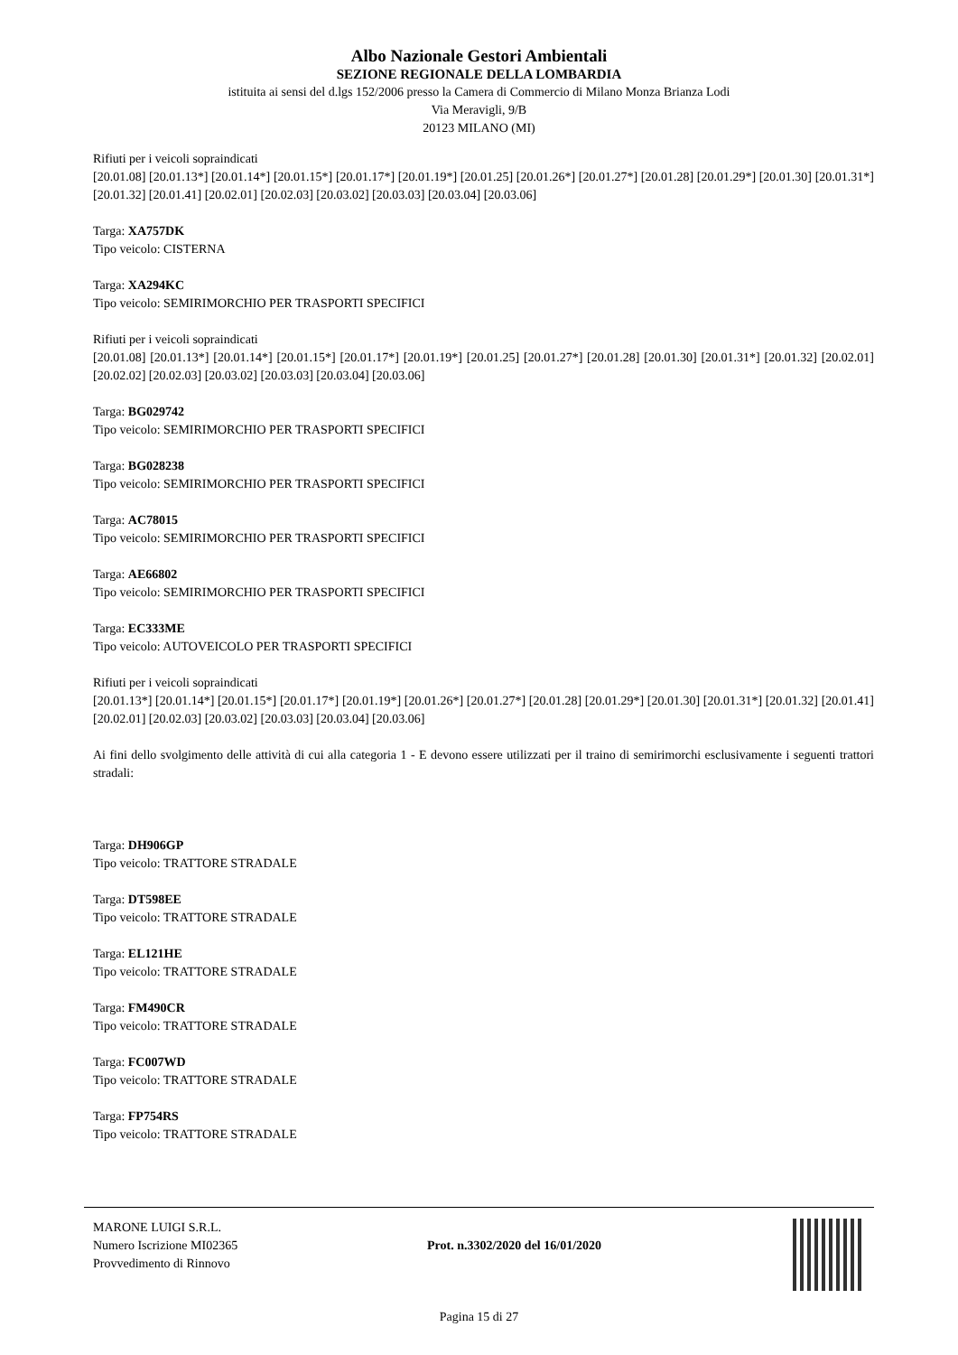Albo Nazionale Gestori Ambientali
SEZIONE REGIONALE DELLA LOMBARDIA
istituita ai sensi del d.lgs 152/2006 presso la Camera di Commercio di Milano Monza Brianza Lodi
Via Meravigli, 9/B
20123 MILANO (MI)
Rifiuti per i veicoli sopraindicati
[20.01.08] [20.01.13*] [20.01.14*] [20.01.15*] [20.01.17*] [20.01.19*] [20.01.25] [20.01.26*] [20.01.27*] [20.01.28] [20.01.29*] [20.01.30] [20.01.31*] [20.01.32] [20.01.41] [20.02.01] [20.02.03] [20.03.02] [20.03.03] [20.03.04] [20.03.06]
Targa: XA757DK
Tipo veicolo: CISTERNA
Targa: XA294KC
Tipo veicolo: SEMIRIMORCHIO PER TRASPORTI SPECIFICI
Rifiuti per i veicoli sopraindicati
[20.01.08] [20.01.13*] [20.01.14*] [20.01.15*] [20.01.17*] [20.01.19*] [20.01.25] [20.01.27*] [20.01.28] [20.01.30] [20.01.31*] [20.01.32] [20.02.01] [20.02.02] [20.02.03] [20.03.02] [20.03.03] [20.03.04] [20.03.06]
Targa: BG029742
Tipo veicolo: SEMIRIMORCHIO PER TRASPORTI SPECIFICI
Targa: BG028238
Tipo veicolo: SEMIRIMORCHIO PER TRASPORTI SPECIFICI
Targa: AC78015
Tipo veicolo: SEMIRIMORCHIO PER TRASPORTI SPECIFICI
Targa: AE66802
Tipo veicolo: SEMIRIMORCHIO PER TRASPORTI SPECIFICI
Targa: EC333ME
Tipo veicolo: AUTOVEICOLO PER TRASPORTI SPECIFICI
Rifiuti per i veicoli sopraindicati
[20.01.13*] [20.01.14*] [20.01.15*] [20.01.17*] [20.01.19*] [20.01.26*] [20.01.27*] [20.01.28] [20.01.29*] [20.01.30] [20.01.31*] [20.01.32] [20.01.41] [20.02.01] [20.02.03] [20.03.02] [20.03.03] [20.03.04] [20.03.06]
Ai fini dello svolgimento delle attività di cui alla categoria 1 - E devono essere utilizzati per il traino di semirimorchi esclusivamente i seguenti trattori stradali:
Targa: DH906GP
Tipo veicolo: TRATTORE STRADALE
Targa: DT598EE
Tipo veicolo: TRATTORE STRADALE
Targa: EL121HE
Tipo veicolo: TRATTORE STRADALE
Targa: FM490CR
Tipo veicolo: TRATTORE STRADALE
Targa: FC007WD
Tipo veicolo: TRATTORE STRADALE
Targa: FP754RS
Tipo veicolo: TRATTORE STRADALE
MARONE LUIGI S.R.L.
Numero Iscrizione MI02365
Provvedimento di Rinnovo
Prot. n.3302/2020 del 16/01/2020
Pagina 15 di 27